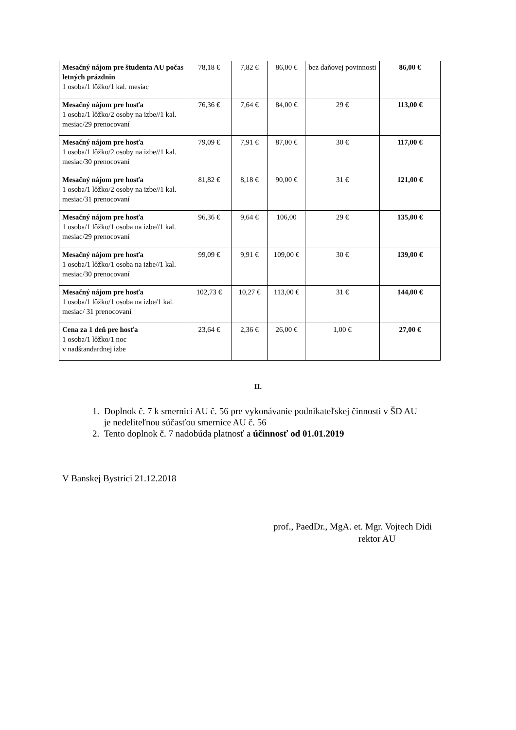| Mesačný nájom pre študenta AU počas letných prázdnin 1 osoba/1 lôžko/1 kal. mesiac | 78,18 € | 7,82 € | 86,00 € | bez daňovej povinnosti | 86,00 € |
| Mesačný nájom pre hosťa 1 osoba/1 lôžko/2 osoby na izbe//1 kal. mesiac/29 prenocovaní | 76,36 € | 7,64 € | 84,00 € | 29 € | 113,00 € |
| Mesačný nájom pre hosťa 1 osoba/1 lôžko/2 osoby na izbe//1 kal. mesiac/30 prenocovaní | 79,09 € | 7,91 € | 87,00 € | 30 € | 117,00 € |
| Mesačný nájom pre hosťa 1 osoba/1 lôžko/2 osoby na izbe//1 kal. mesiac/31 prenocovaní | 81,82 € | 8,18 € | 90,00 € | 31 € | 121,00 € |
| Mesačný nájom pre hosťa 1 osoba/1 lôžko/1 osoba na izbe//1 kal. mesiac/29 prenocovaní | 96,36 € | 9,64 € | 106,00 | 29 € | 135,00 € |
| Mesačný nájom pre hosťa 1 osoba/1 lôžko/1 osoba na izbe//1 kal. mesiac/30 prenocovaní | 99,09 € | 9,91 € | 109,00 € | 30 € | 139,00 € |
| Mesačný nájom pre hosťa 1 osoba/1 lôžko/1 osoba na izbe/1 kal. mesiac/ 31 prenocovaní | 102,73 € | 10,27 € | 113,00 € | 31 € | 144,00 € |
| Cena za 1 deň pre hosťa 1 osoba/1 lôžko/1 noc v nadštandardnej izbe | 23,64 € | 2,36 € | 26,00 € | 1,00 € | 27,00 € |
II.
1. Doplnok č. 7 k smernici AU č. 56 pre vykonávanie podnikateľskej činnosti v ŠD AU
je nedeliteľnou súčasťou smernice AU č. 56
2. Tento doplnok č. 7 nadobúda platnosť a účinnosť od 01.01.2019
V Banskej Bystrici 21.12.2018
prof., PaedDr., MgA. et. Mgr. Vojtech Didi
rektor AU